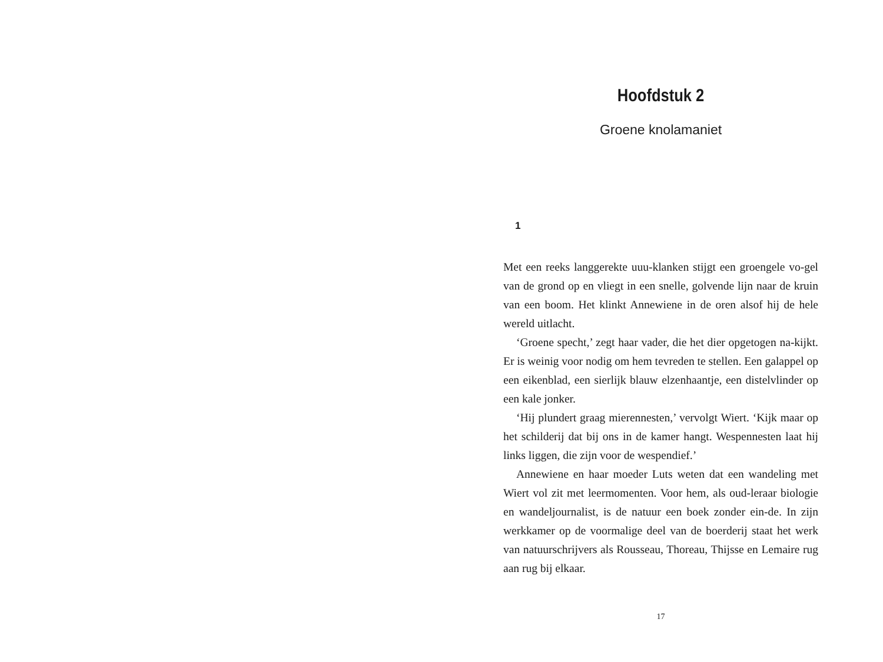Hoofdstuk 2
Groene knolamaniet
1
Met een reeks langgerekte uuu-klanken stijgt een groengele vo-gel van de grond op en vliegt in een snelle, golvende lijn naar de kruin van een boom. Het klinkt Annewiene in de oren alsof hij de hele wereld uitlacht.
‘Groene specht,’ zegt haar vader, die het dier opgetogen na-kijkt. Er is weinig voor nodig om hem tevreden te stellen. Een galappel op een eikenblad, een sierlijk blauw elzenhaantje, een distelvlinder op een kale jonker.
‘Hij plundert graag mierennesten,’ vervolgt Wiert. ‘Kijk maar op het schilderij dat bij ons in de kamer hangt. Wespennesten laat hij links liggen, die zijn voor de wespendief.’
Annewiene en haar moeder Luts weten dat een wandeling met Wiert vol zit met leermomenten. Voor hem, als oud-leraar biologie en wandeljournalist, is de natuur een boek zonder ein-de. In zijn werkkamer op de voormalige deel van de boerderij staat het werk van natuurschrijvers als Rousseau, Thoreau, Thijsse en Lemaire rug aan rug bij elkaar.
17